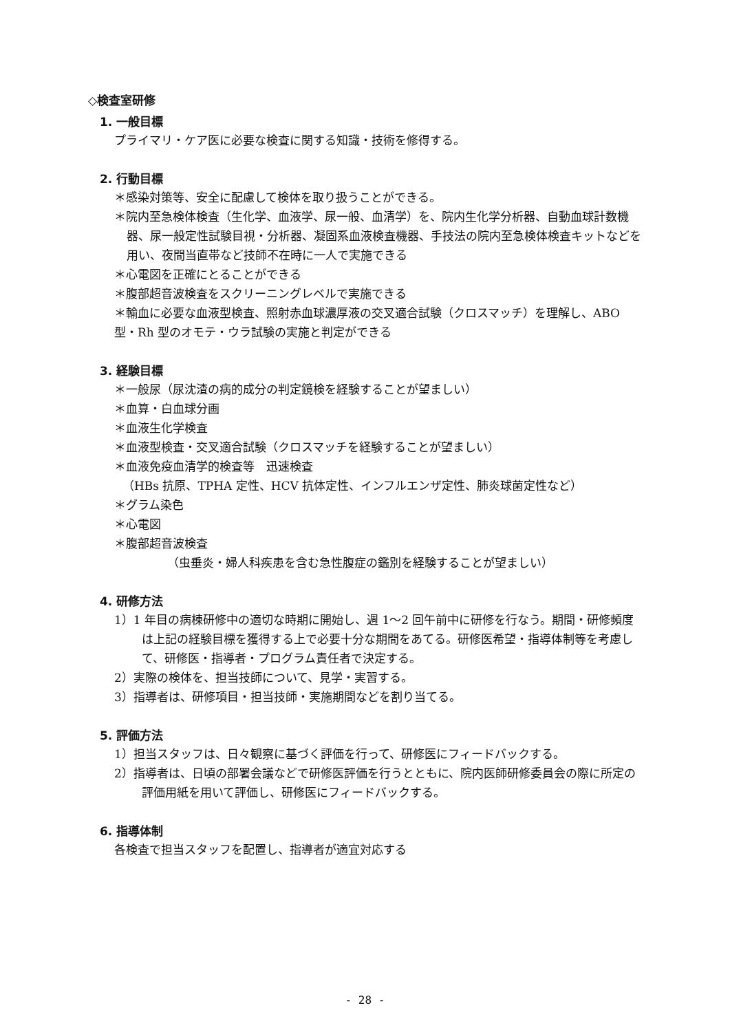◇検査室研修
1. 一般目標
プライマリ・ケア医に必要な検査に関する知識・技術を修得する。
2. 行動目標
＊感染対策等、安全に配慮して検体を取り扱うことができる。
＊院内至急検体検査（生化学、血液学、尿一般、血清学）を、院内生化学分析器、自動血球計数機器、尿一般定性試験目視・分析器、凝固系血液検査機器、手技法の院内至急検体検査キットなどを用い、夜間当直帯など技師不在時に一人で実施できる
＊心電図を正確にとることができる
＊腹部超音波検査をスクリーニングレベルで実施できる
＊輸血に必要な血液型検査、照射赤血球濃厚液の交叉適合試験（クロスマッチ）を理解し、ABO 型・Rh 型のオモテ・ウラ試験の実施と判定ができる
3. 経験目標
＊一般尿（尿沈渣の病的成分の判定鏡検を経験することが望ましい）
＊血算・白血球分画
＊血液生化学検査
＊血液型検査・交叉適合試験（クロスマッチを経験することが望ましい）
＊血液免疫血清学的検査等　迅速検査
（HBs 抗原、TPHA 定性、HCV 抗体定性、インフルエンザ定性、肺炎球菌定性など）
＊グラム染色
＊心電図
＊腹部超音波検査
（虫垂炎・婦人科疾患を含む急性腹症の鑑別を経験することが望ましい）
4. 研修方法
1）1 年目の病棟研修中の適切な時期に開始し、週 1〜2 回午前中に研修を行なう。期間・研修頻度は上記の経験目標を獲得する上で必要十分な期間をあてる。研修医希望・指導体制等を考慮して、研修医・指導者・プログラム責任者で決定する。
2）実際の検体を、担当技師について、見学・実習する。
3）指導者は、研修項目・担当技師・実施期間などを割り当てる。
5. 評価方法
1）担当スタッフは、日々観察に基づく評価を行って、研修医にフィードバックする。
2）指導者は、日頃の部署会議などで研修医評価を行うとともに、院内医師研修委員会の際に所定の評価用紙を用いて評価し、研修医にフィードバックする。
6. 指導体制
各検査で担当スタッフを配置し、指導者が適宜対応する
- 28 -